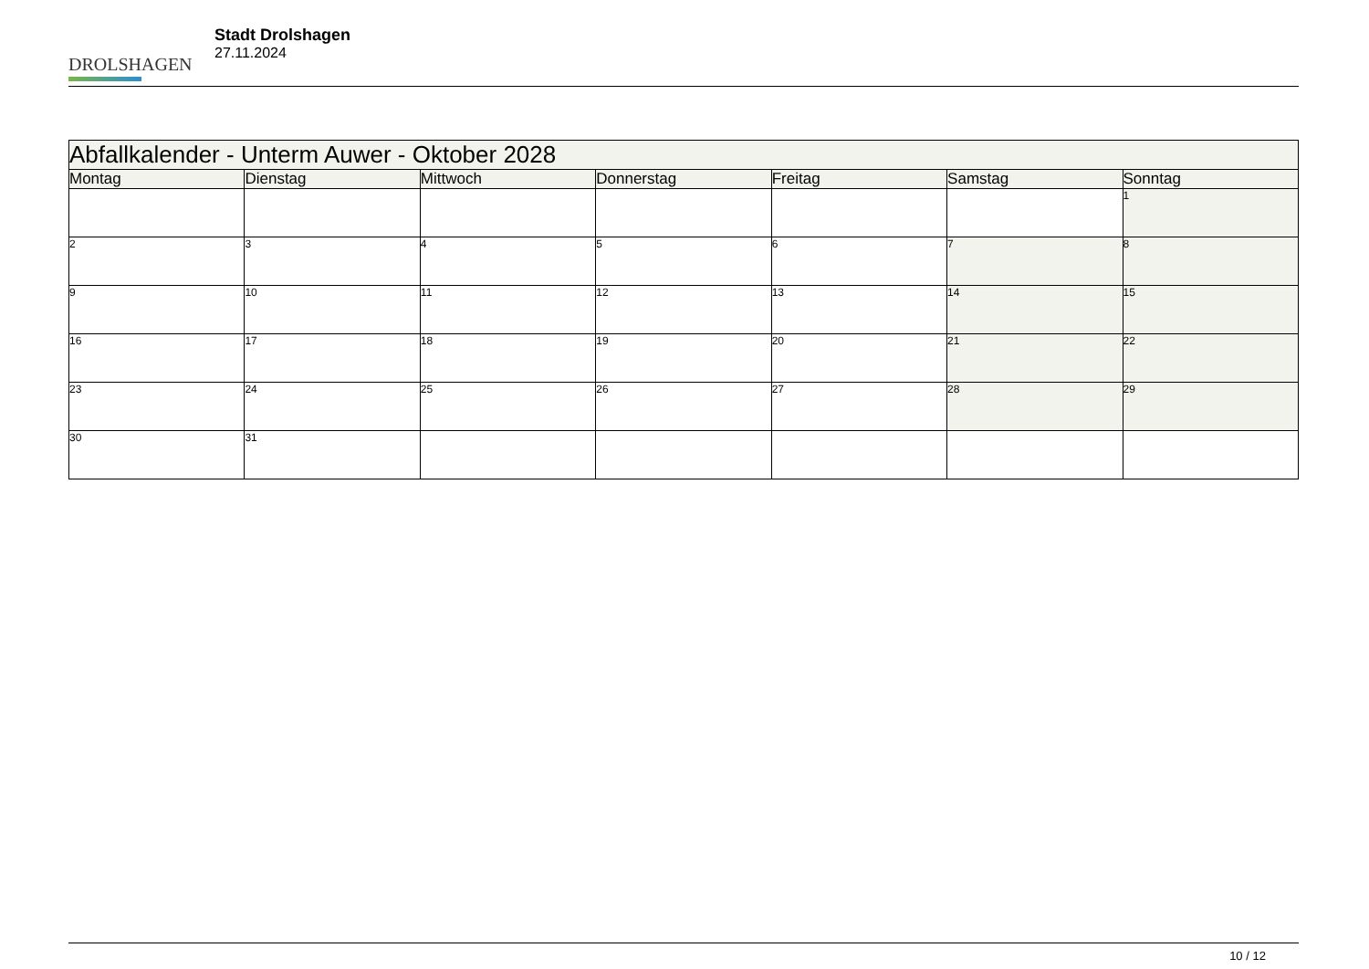DROLSHAGEN
Stadt Drolshagen
27.11.2024
| Abfallkalender - Unterm Auwer - Oktober 2028 | | | | | | |
| --- | --- | --- | --- | --- | --- | --- |
| Montag | Dienstag | Mittwoch | Donnerstag | Freitag | Samstag | Sonntag |
| | | | | | | 1 |
| 2 | 3 | 4 | 5 | 6 | 7 | 8 |
| 9 | 10 | 11 | 12 | 13 | 14 | 15 |
| 16 | 17 | 18 | 19 | 20 | 21 | 22 |
| 23 | 24 | 25 | 26 | 27 | 28 | 29 |
| 30 | 31 | | | | | |
10 / 12